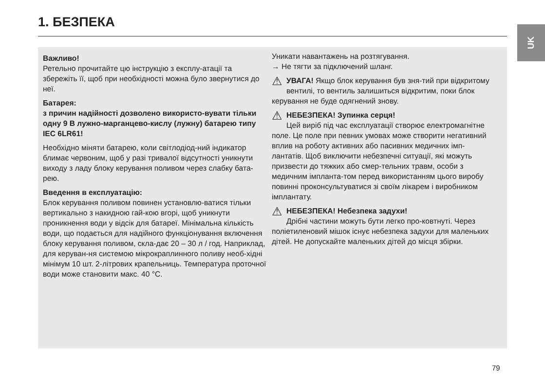1. БЕЗПЕКА UK
Важливо!
Ретельно прочитайте цю інструкцію з експлу-атації та збережіть її, щоб при необхідності можна було звернутися до неї.
Батарея:
з причин надійності дозволено використо-вувати тільки одну 9 В лужно-марганцево-кислу (лужну) батарею типу IEC 6LR61!
Необхідно міняти батарею, коли світлодіод-ний індикатор блимає червоним, щоб у разі тривалої відсутності уникнути виходу з ладу блоку керування поливом через слабку бата-рею.
Введення в експлуатацію:
Блок керування поливом повинен установлю-ватися тільки вертикально з накидною гай-кою вгорі, щоб уникнути проникнення води у відсік для батареї. Мінімальна кількість води, що подається для надійного функціонування включення блоку керування поливом, скла-дає 20 – 30 л / год. Наприклад, для керуван-ня системою мікрокраплинного поливу необ-хідні мінімум 10 шт. 2-літрових крапельниць. Температура проточної води може становити макс. 40 °C.
Уникати навантажень на розтягування.
→ Не тягти за підключений шланг.
⚠ УВАГА! Якщо блок керування був зня-тий при відкритому вентилі, то вентиль залишиться відкритим, поки блок керування не буде одягнений знову.
⚠ НЕБЕЗПЕКА! Зупинка серця!
Цей виріб під час експлуатації створює електромагнітне поле. Це поле при певних умовах може створити негативний вплив на роботу активних або пасивних медичних імп-лантатів. Щоб виключити небезпечні ситуації, які можуть призвести до тяжких або смер-тельних травм, особи з медичним імпланта-том перед використанням цього виробу повинні проконсультуватися зі своїм лікарем і виробником імплантату.
⚠ НЕБЕЗПЕКА! Небезпека задухи!
Дрібні частини можуть бути легко про-ковтнуті. Через поліетиленовий мішок існує небезпека задухи для маленьких дітей. Не допускайте маленьких дітей до місця збірки.
79